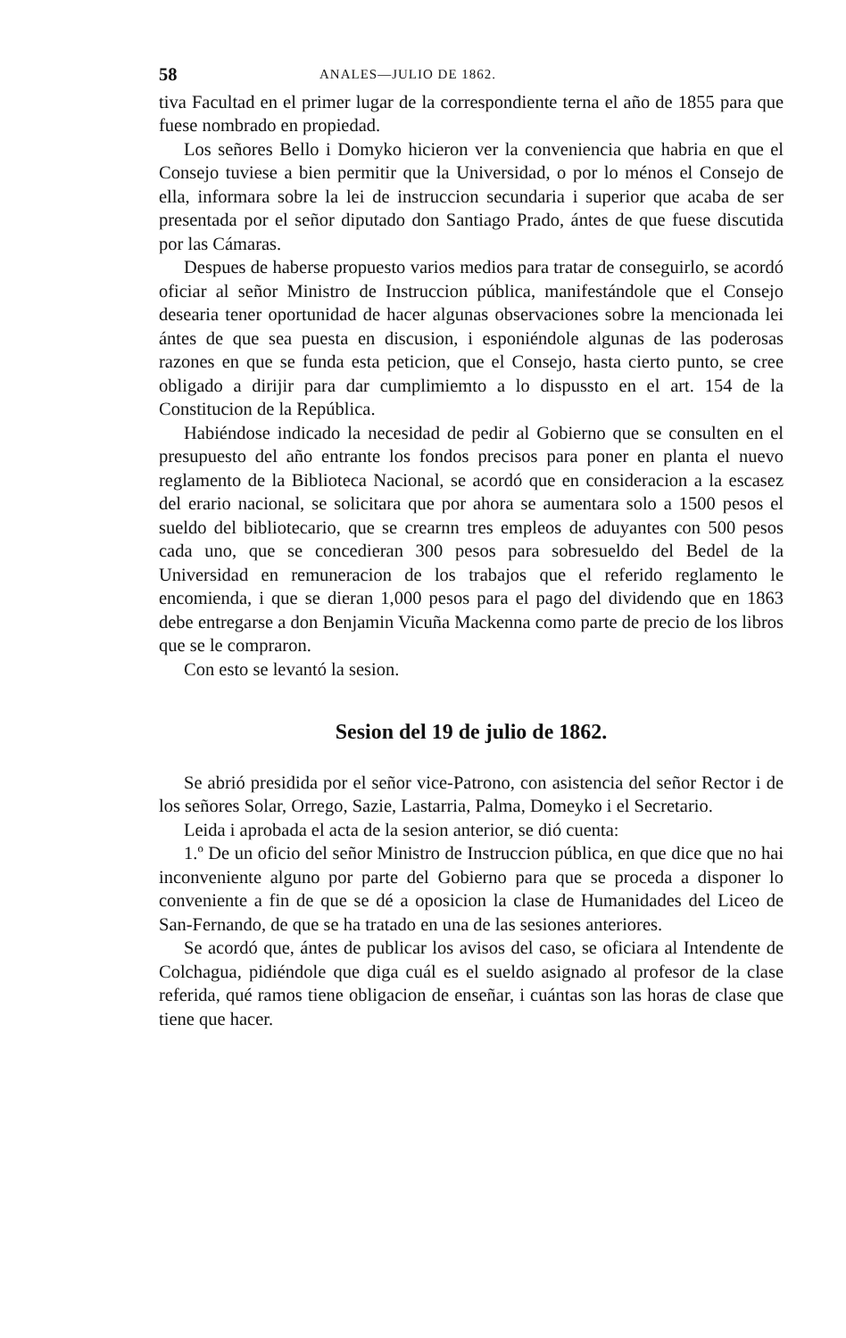58 ANALES—JULIO DE 1862.
tiva Facultad en el primer lugar de la correspondiente terna el año de 1855 para que fuese nombrado en propiedad.
Los señores Bello i Domyko hicieron ver la conveniencia que habria en que el Consejo tuviese a bien permitir que la Universidad, o por lo ménos el Consejo de ella, informara sobre la lei de instruccion secundaria i superior que acaba de ser presentada por el señor diputado don Santiago Prado, ántes de que fuese discutida por las Cámaras.
Despues de haberse propuesto varios medios para tratar de conseguirlo, se acordó oficiar al señor Ministro de Instruccion pública, manifestándole que el Consejo desearia tener oportunidad de hacer algunas observaciones sobre la mencionada lei ántes de que sea puesta en discusion, i esponiéndole algunas de las poderosas razones en que se funda esta peticion, que el Consejo, hasta cierto punto, se cree obligado a dirijir para dar cumplimiemto a lo dispussto en el art. 154 de la Constitucion de la República.
Habiéndose indicado la necesidad de pedir al Gobierno que se consulten en el presupuesto del año entrante los fondos precisos para poner en planta el nuevo reglamento de la Biblioteca Nacional, se acordó que en consideracion a la escasez del erario nacional, se solicitara que por ahora se aumentara solo a 1500 pesos el sueldo del bibliotecario, que se crearnn tres empleos de aduyantes con 500 pesos cada uno, que se concedieran 300 pesos para sobresueldo del Bedel de la Universidad en remuneracion de los trabajos que el referido reglamento le encomienda, i que se dieran 1,000 pesos para el pago del dividendo que en 1863 debe entregarse a don Benjamin Vicuña Mackenna como parte de precio de los libros que se le compraron.
Con esto se levantó la sesion.
Sesion del 19 de julio de 1862.
Se abrió presidida por el señor vice-Patrono, con asistencia del señor Rector i de los señores Solar, Orrego, Sazie, Lastarria, Palma, Domeyko i el Secretario.
Leida i aprobada el acta de la sesion anterior, se dió cuenta:
1.º De un oficio del señor Ministro de Instruccion pública, en que dice que no hai inconveniente alguno por parte del Gobierno para que se proceda a disponer lo conveniente a fin de que se dé a oposicion la clase de Humanidades del Liceo de San-Fernando, de que se ha tratado en una de las sesiones anteriores.
Se acordó que, ántes de publicar los avisos del caso, se oficiara al Intendente de Colchagua, pidiéndole que diga cuál es el sueldo asignado al profesor de la clase referida, qué ramos tiene obligacion de enseñar, i cuántas son las horas de clase que tiene que hacer.